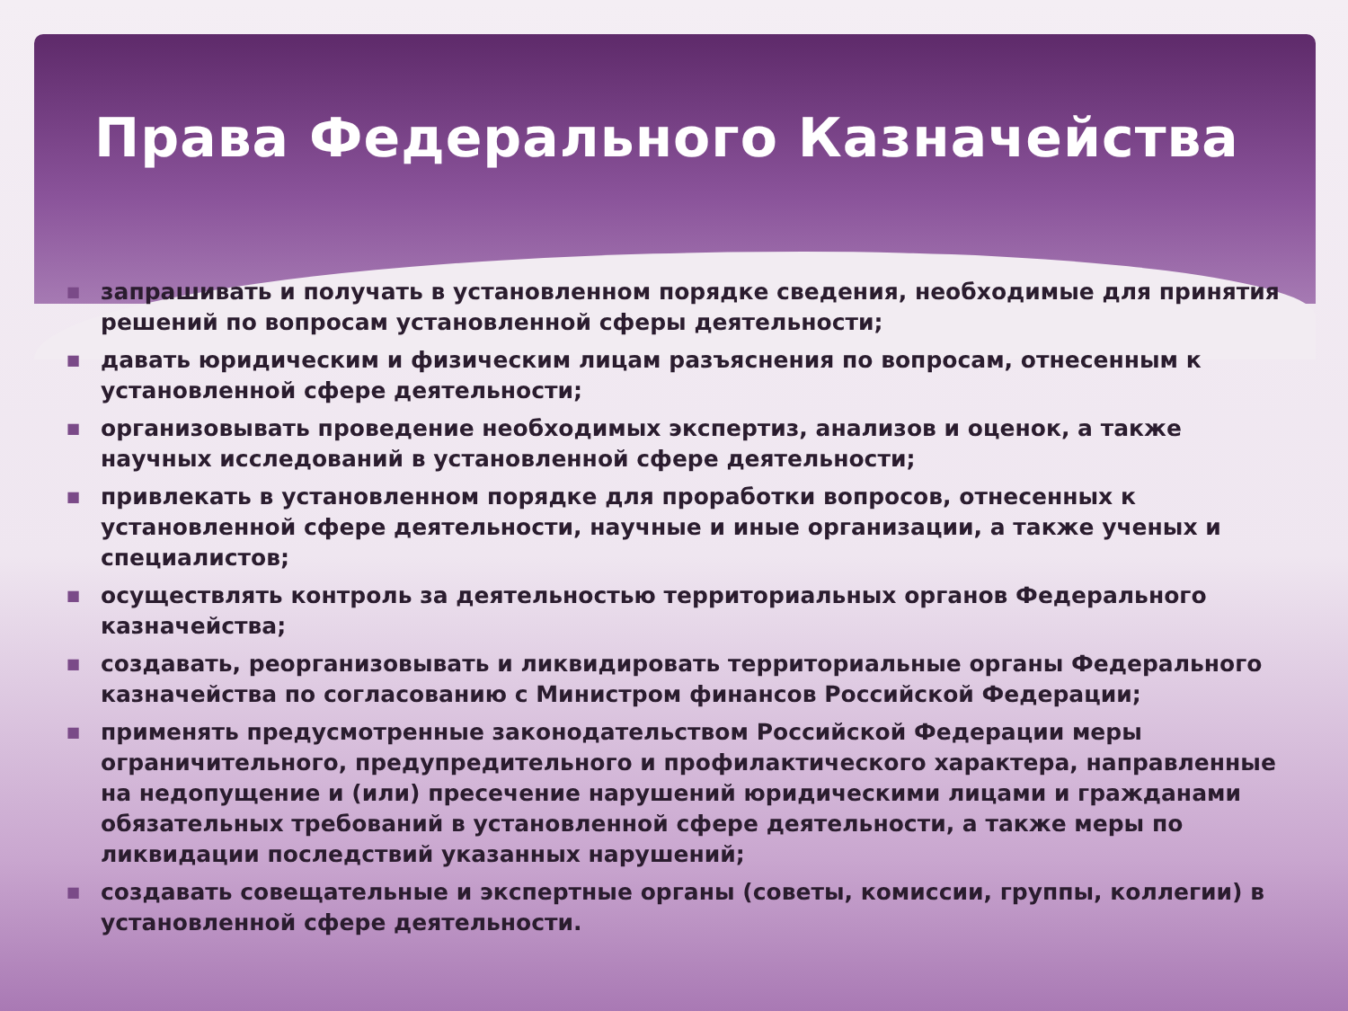Права Федерального Казначейства
■ запрашивать и получать в установленном порядке сведения, необходимые для принятия решений по вопросам установленной сферы деятельности;
■ давать юридическим и физическим лицам разъяснения по вопросам, отнесенным к установленной сфере деятельности;
■ организовывать проведение необходимых экспертиз, анализов и оценок, а также научных исследований в установленной сфере деятельности;
■ привлекать в установленном порядке для проработки вопросов, отнесенных к установленной сфере деятельности, научные и иные организации, а также ученых и специалистов;
■ осуществлять контроль за деятельностью территориальных органов Федерального казначейства;
■ создавать, реорганизовывать и ликвидировать территориальные органы Федерального казначейства по согласованию с Министром финансов Российской Федерации;
■ применять предусмотренные законодательством Российской Федерации меры ограничительного, предупредительного и профилактического характера, направленные на недопущение и (или) пресечение нарушений юридическими лицами и гражданами обязательных требований в установленной сфере деятельности, а также меры по ликвидации последствий указанных нарушений;
■ создавать совещательные и экспертные органы (советы, комиссии, группы, коллегии) в установленной сфере деятельности.